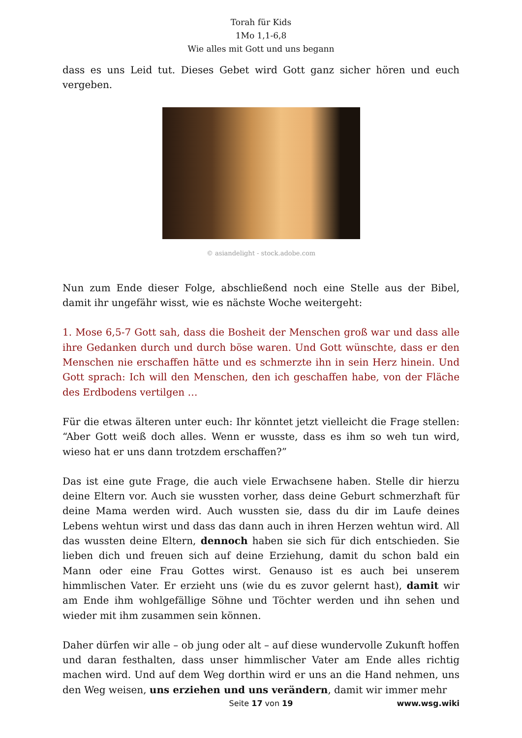Torah für Kids
1Mo 1,1-6,8
Wie alles mit Gott und uns begann
dass es uns Leid tut. Dieses Gebet wird Gott ganz sicher hören und euch vergeben.
© asiandelight - stock.adobe.com
Nun zum Ende dieser Folge, abschließend noch eine Stelle aus der Bibel, damit ihr ungefähr wisst, wie es nächste Woche weitergeht:
1. Mose 6,5-7 Gott sah, dass die Bosheit der Menschen groß war und dass alle ihre Gedanken durch und durch böse waren. Und Gott wünschte, dass er den Menschen nie erschaffen hätte und es schmerzte ihn in sein Herz hinein. Und Gott sprach: Ich will den Menschen, den ich geschaffen habe, von der Fläche des Erdbodens vertilgen …
Für die etwas älteren unter euch: Ihr könntet jetzt vielleicht die Frage stellen: “Aber Gott weiß doch alles. Wenn er wusste, dass es ihm so weh tun wird, wieso hat er uns dann trotzdem erschaffen?”
Das ist eine gute Frage, die auch viele Erwachsene haben. Stelle dir hierzu deine Eltern vor. Auch sie wussten vorher, dass deine Geburt schmerzhaft für deine Mama werden wird. Auch wussten sie, dass du dir im Laufe deines Lebens wehtun wirst und dass das dann auch in ihren Herzen wehtun wird. All das wussten deine Eltern, dennoch haben sie sich für dich entschieden. Sie lieben dich und freuen sich auf deine Erziehung, damit du schon bald ein Mann oder eine Frau Gottes wirst. Genauso ist es auch bei unserem himmlischen Vater. Er erzieht uns (wie du es zuvor gelernt hast), damit wir am Ende ihm wohlgefällige Söhne und Töchter werden und ihn sehen und wieder mit ihm zusammen sein können.
Daher dürfen wir alle – ob jung oder alt – auf diese wundervolle Zukunft hoffen und daran festhalten, dass unser himmlischer Vater am Ende alles richtig machen wird. Und auf dem Weg dorthin wird er uns an die Hand nehmen, uns den Weg weisen, uns erziehen und uns verändern, damit wir immer mehr
Seite 17 von 19
www.wsg.wiki